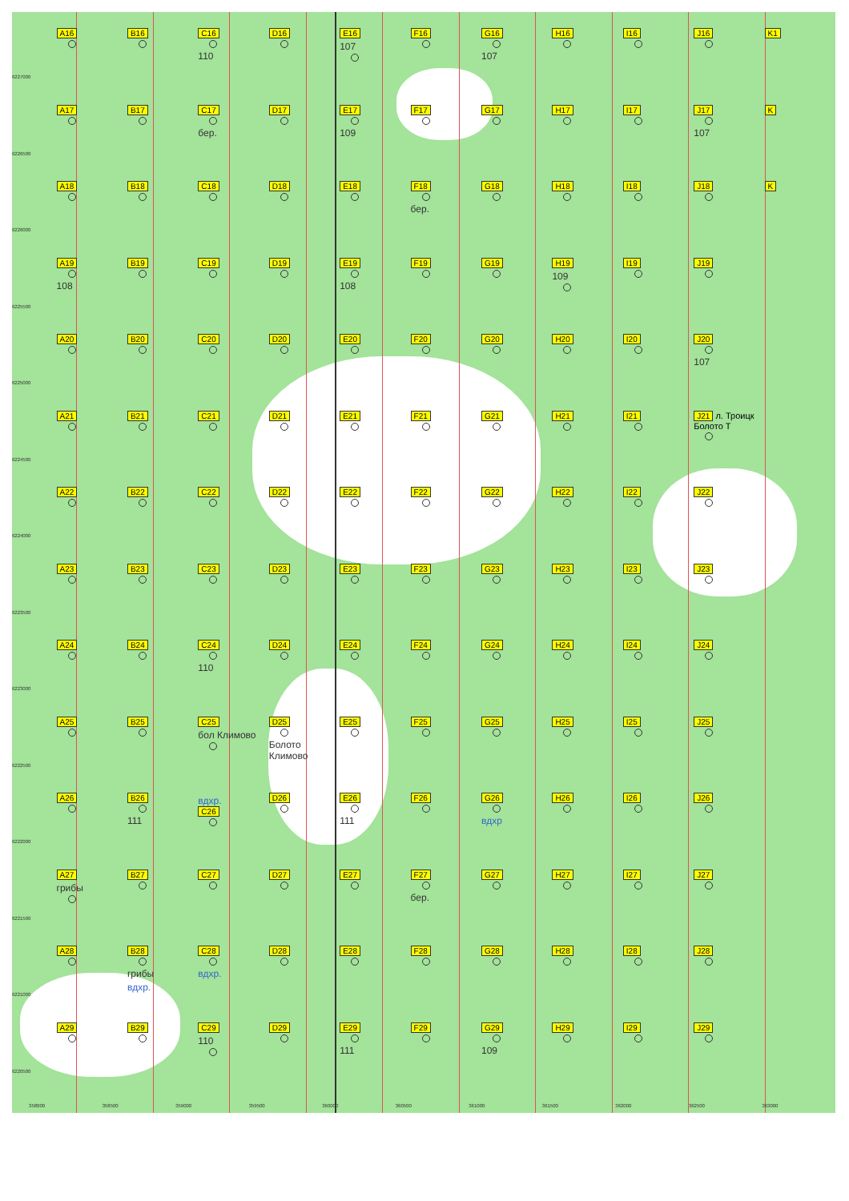6227000
A16 B16 C16
110
D16 E16
107
F16 G16
107
H16 I16 J16 K1
6226500
A17 B17 C17
бер.
D17 E17
109
F17 G17 H17 I17 J17
107
K
6226000
A18 B18 C18 D18 E18 F18
бер.
G18 H18 I18 J18 K
6225500
A19
108
B19 C19 D19 E19
108
F19 G19 H19
109
I19 J19
6225000
A20 B20 C20 D20 E20 F20 G20 H20 I20 J20
107
6224500
A21 B21 C21 D21 E21 F21 G21 H21 I21 J21 л. Троицк Болото Т
6224000
A22 B22 C22 D22 E22 F22 G22 H22 I22 J22
6223500
A23 B23 C23 D23 E23 F23 G23 H23 I23 J23
6223000
A24 B24 C24
110
D24 E24 F24 G24 H24 I24 J24
6222500
A25 B25 C25
бол Климово
D25
Болото Климово
E25 F25 G25 H25 I25 J25
6222000
A26 B26
111
вдхр.
C26
D26 E26
111
F26 G26
вдхр
H26 I26 J26
6221500
A27
грибы
B27 C27 D27 E27 F27
бер.
G27 H27 I27 J27
6221000
A28 B28
грибы
вдхр.
C28
вдхр.
D28 E28 F28 G28 H28 I28 J28
6220500
A29 B29 C29
110
D29 E29
111
F29 G29
109
H29 I29 J29
358000 358500 359000 359500 360000 360500 361000 361500 362000 362500 363000